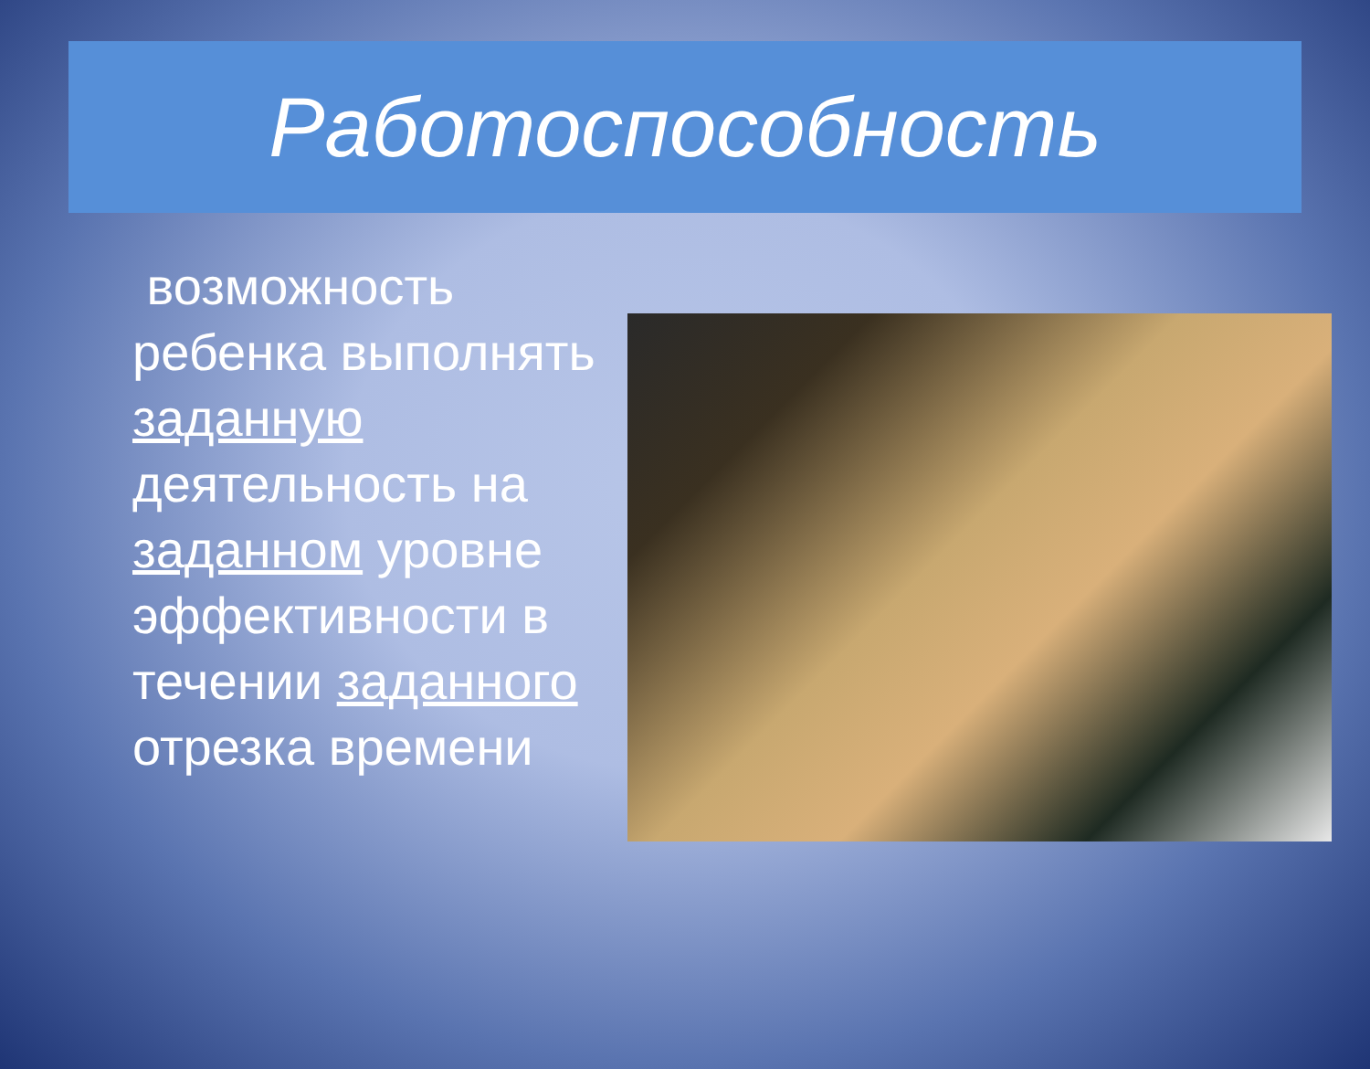Работоспособность
возможность ребенка выполнять заданную деятельность на заданном уровне эффективности в течении заданного отрезка времени